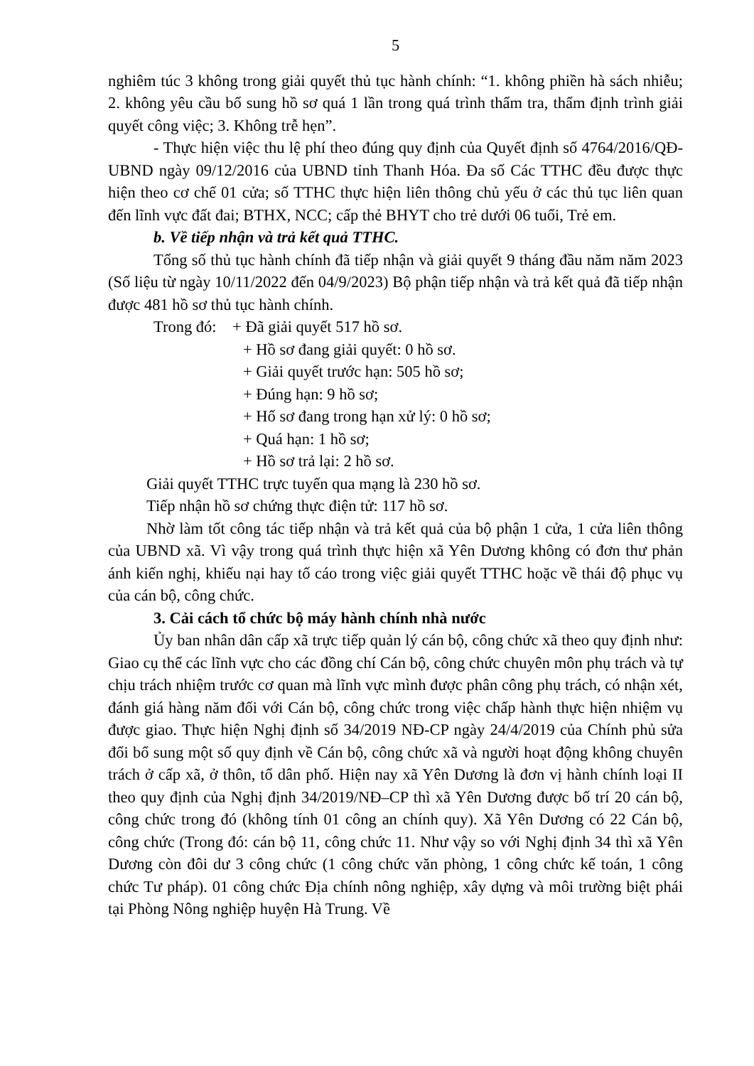5
nghiêm túc 3 không trong giải quyết thủ tục hành chính: “1. không phiền hà sách nhiễu; 2. không yêu cầu bổ sung hồ sơ quá 1 lần trong quá trình thẩm tra, thẩm định trình giải quyết công việc; 3. Không trễ hẹn”.
- Thực hiện việc thu lệ phí theo đúng quy định của Quyết định số 4764/2016/QĐ-UBND ngày 09/12/2016 của UBND tỉnh Thanh Hóa. Đa số Các TTHC đều được thực hiện theo cơ chế 01 cửa; số TTHC thực hiện liên thông chủ yếu ở các thủ tục liên quan đến lĩnh vực đất đai; BTHX, NCC; cấp thẻ BHYT cho trẻ dưới 06 tuổi, Trẻ em.
b. Về tiếp nhận và trả kết quả TTHC.
Tổng số thủ tục hành chính đã tiếp nhận và giải quyết 9 tháng đầu năm năm 2023 (Số liệu từ ngày 10/11/2022 đến 04/9/2023) Bộ phận tiếp nhận và trả kết quả đã tiếp nhận được 481 hồ sơ thủ tục hành chính.
Trong đó: + Đã giải quyết 517 hồ sơ.
+ Hồ sơ đang giải quyết: 0 hồ sơ.
+ Giải quyết trước hạn: 505 hồ sơ;
+ Đúng hạn: 9 hồ sơ;
+ Hố sơ đang trong hạn xử lý: 0 hồ sơ;
+ Quá hạn: 1 hồ sơ;
+ Hồ sơ trả lại: 2 hồ sơ.
Giải quyết TTHC trực tuyến qua mạng là 230 hồ sơ.
Tiếp nhận hồ sơ chứng thực điện tử: 117 hồ sơ.
Nhờ làm tốt công tác tiếp nhận và trả kết quả của bộ phận 1 cửa, 1 cửa liên thông của UBND xã. Vì vậy trong quá trình thực hiện xã Yên Dương không có đơn thư phản ánh kiến nghị, khiếu nại hay tố cáo trong việc giải quyết TTHC hoặc về thái độ phục vụ của cán bộ, công chức.
3. Cải cách tổ chức bộ máy hành chính nhà nước
Ủy ban nhân dân cấp xã trực tiếp quản lý cán bộ, công chức xã theo quy định như: Giao cụ thể các lĩnh vực cho các đồng chí Cán bộ, công chức chuyên môn phụ trách và tự chịu trách nhiệm trước cơ quan mà lĩnh vực mình được phân công phụ trách, có nhận xét, đánh giá hàng năm đối với Cán bộ, công chức trong việc chấp hành thực hiện nhiệm vụ được giao. Thực hiện Nghị định số 34/2019 NĐ-CP ngày 24/4/2019 của Chính phủ sửa đổi bổ sung một số quy định về Cán bộ, công chức xã và người hoạt động không chuyên trách ở cấp xã, ở thôn, tổ dân phố. Hiện nay xã Yên Dương là đơn vị hành chính loại II theo quy định của Nghị định 34/2019/NĐ–CP thì xã Yên Dương được bố trí 20 cán bộ, công chức trong đó (không tính 01 công an chính quy). Xã Yên Dương có 22 Cán bộ, công chức (Trong đó: cán bộ 11, công chức 11. Như vậy so với Nghị định 34 thì xã Yên Dương còn đôi dư 3 công chức (1 công chức văn phòng, 1 công chức kế toán, 1 công chức Tư pháp). 01 công chức Địa chính nông nghiệp, xây dựng và môi trường biệt phái tại Phòng Nông nghiệp huyện Hà Trung. Về